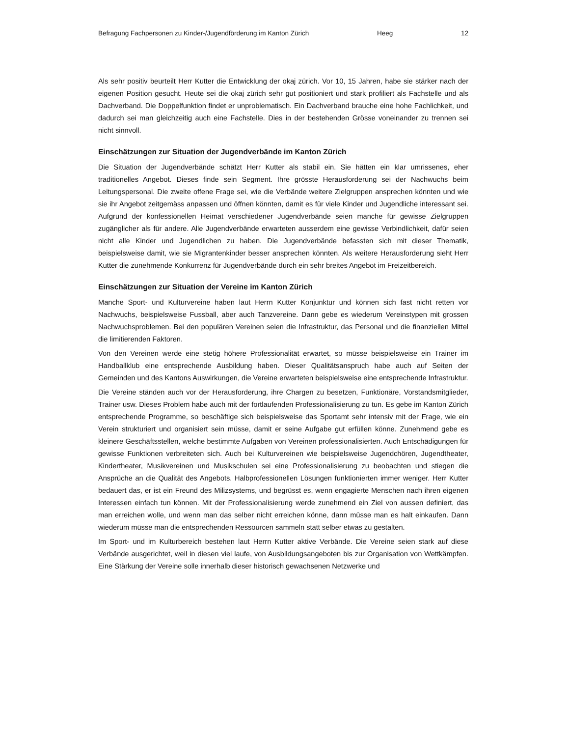Befragung Fachpersonen zu Kinder-/Jugendförderung im Kanton Zürich Heeg 12
Als sehr positiv beurteilt Herr Kutter die Entwicklung der okaj zürich. Vor 10, 15 Jahren, habe sie stärker nach der eigenen Position gesucht. Heute sei die okaj zürich sehr gut positioniert und stark profiliert als Fachstelle und als Dachverband. Die Doppelfunktion findet er unproblematisch. Ein Dachverband brauche eine hohe Fachlichkeit, und dadurch sei man gleichzeitig auch eine Fachstelle. Dies in der bestehenden Grösse voneinander zu trennen sei nicht sinnvoll.
Einschätzungen zur Situation der Jugendverbände im Kanton Zürich
Die Situation der Jugendverbände schätzt Herr Kutter als stabil ein. Sie hätten ein klar umrissenes, eher traditionelles Angebot. Dieses finde sein Segment. Ihre grösste Herausforderung sei der Nachwuchs beim Leitungspersonal. Die zweite offene Frage sei, wie die Verbände weitere Zielgruppen ansprechen könnten und wie sie ihr Angebot zeitgemäss anpassen und öffnen könnten, damit es für viele Kinder und Jugendliche interessant sei. Aufgrund der konfessionellen Heimat verschiedener Jugendverbände seien manche für gewisse Zielgruppen zugänglicher als für andere. Alle Jugendverbände erwarteten ausserdem eine gewisse Verbindlichkeit, dafür seien nicht alle Kinder und Jugendlichen zu haben. Die Jugendverbände befassten sich mit dieser Thematik, beispielsweise damit, wie sie Migrantenkinder besser ansprechen könnten. Als weitere Herausforderung sieht Herr Kutter die zunehmende Konkurrenz für Jugendverbände durch ein sehr breites Angebot im Freizeitbereich.
Einschätzungen zur Situation der Vereine im Kanton Zürich
Manche Sport- und Kulturvereine haben laut Herrn Kutter Konjunktur und können sich fast nicht retten vor Nachwuchs, beispielsweise Fussball, aber auch Tanzvereine. Dann gebe es wiederum Vereinstypen mit grossen Nachwuchsproblemen. Bei den populären Vereinen seien die Infrastruktur, das Personal und die finanziellen Mittel die limitierenden Faktoren.
Von den Vereinen werde eine stetig höhere Professionalität erwartet, so müsse beispielsweise ein Trainer im Handballklub eine entsprechende Ausbildung haben. Dieser Qualitätsanspruch habe auch auf Seiten der Gemeinden und des Kantons Auswirkungen, die Vereine erwarteten beispielsweise eine entsprechende Infrastruktur.
Die Vereine ständen auch vor der Herausforderung, ihre Chargen zu besetzen, Funktionäre, Vorstandsmitglieder, Trainer usw. Dieses Problem habe auch mit der fortlaufenden Professionalisierung zu tun. Es gebe im Kanton Zürich entsprechende Programme, so beschäftige sich beispielsweise das Sportamt sehr intensiv mit der Frage, wie ein Verein strukturiert und organisiert sein müsse, damit er seine Aufgabe gut erfüllen könne. Zunehmend gebe es kleinere Geschäftsstellen, welche bestimmte Aufgaben von Vereinen professionalisierten. Auch Entschädigungen für gewisse Funktionen verbreiteten sich. Auch bei Kulturvereinen wie beispielsweise Jugendchören, Jugendtheater, Kindertheater, Musikvereinen und Musikschulen sei eine Professionalisierung zu beobachten und stiegen die Ansprüche an die Qualität des Angebots. Halbprofessionellen Lösungen funktionierten immer weniger. Herr Kutter bedauert das, er ist ein Freund des Milizsystems, und begrüsst es, wenn engagierte Menschen nach ihren eigenen Interessen einfach tun können. Mit der Professionalisierung werde zunehmend ein Ziel von aussen definiert, das man erreichen wolle, und wenn man das selber nicht erreichen könne, dann müsse man es halt einkaufen. Dann wiederum müsse man die entsprechenden Ressourcen sammeln statt selber etwas zu gestalten.
Im Sport- und im Kulturbereich bestehen laut Herrn Kutter aktive Verbände. Die Vereine seien stark auf diese Verbände ausgerichtet, weil in diesen viel laufe, von Ausbildungsangeboten bis zur Organisation von Wettkämpfen. Eine Stärkung der Vereine solle innerhalb dieser historisch gewachsenen Netzwerke und